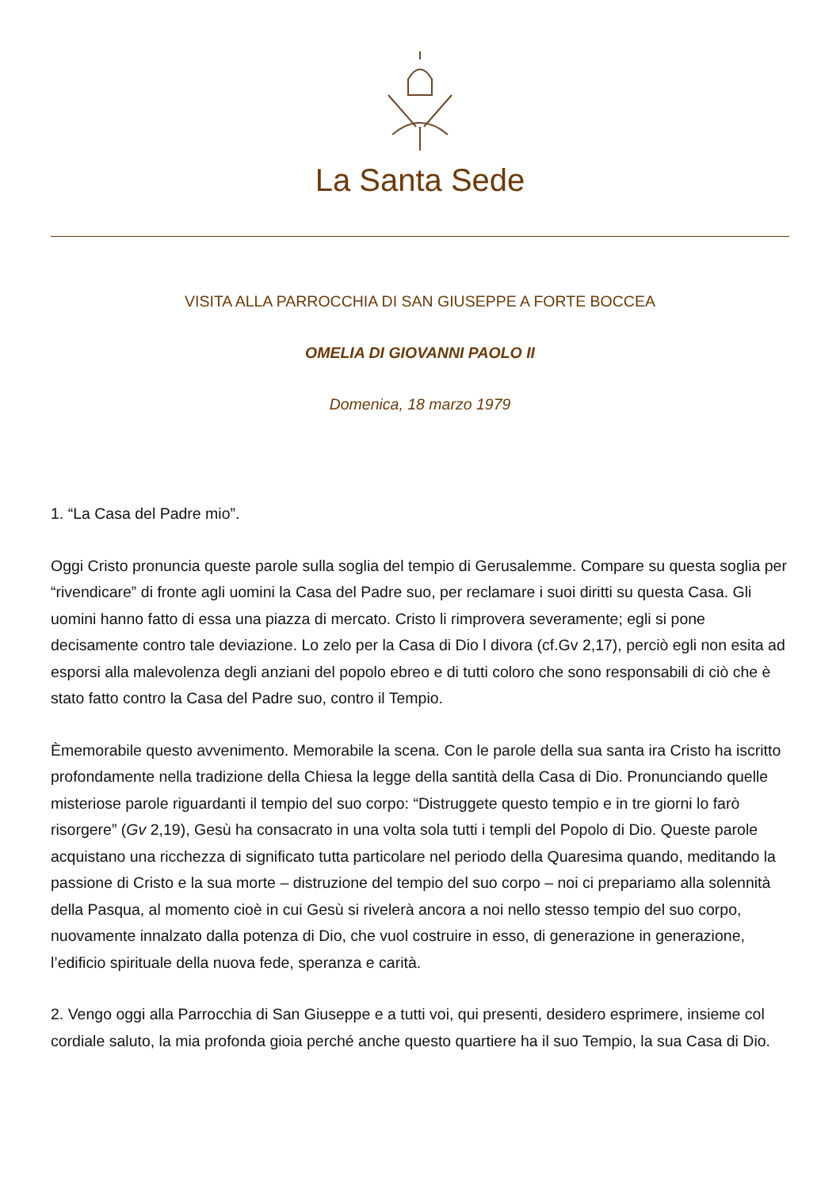La Santa Sede
VISITA ALLA PARROCCHIA DI SAN GIUSEPPE A FORTE BOCCEA
OMELIA DI GIOVANNI PAOLO II
Domenica, 18 marzo 1979
1. “La Casa del Padre mio”.
Oggi Cristo pronuncia queste parole sulla soglia del tempio di Gerusalemme. Compare su questa soglia per “rivendicare” di fronte agli uomini la Casa del Padre suo, per reclamare i suoi diritti su questa Casa. Gli uomini hanno fatto di essa una piazza di mercato. Cristo li rimprovera severamente; egli si pone decisamente contro tale deviazione. Lo zelo per la Casa di Dio l divora (cf.Gv 2,17), perciò egli non esita ad esporsi alla malevolenza degli anziani del popolo ebreo e di tutti coloro che sono responsabili di ciò che è stato fatto contro la Casa del Padre suo, contro il Tempio.
Èmemorabile questo avvenimento. Memorabile la scena. Con le parole della sua santa ira Cristo ha iscritto profondamente nella tradizione della Chiesa la legge della santità della Casa di Dio. Pronunciando quelle misteriose parole riguardanti il tempio del suo corpo: “Distruggete questo tempio e in tre giorni lo farò risorgere” (Gv 2,19), Gesù ha consacrato in una volta sola tutti i templi del Popolo di Dio. Queste parole acquistano una ricchezza di significato tutta particolare nel periodo della Quaresima quando, meditando la passione di Cristo e la sua morte – distruzione del tempio del suo corpo – noi ci prepariamo alla solennità della Pasqua, al momento cioè in cui Gesù si rivelerà ancora a noi nello stesso tempio del suo corpo, nuovamente innalzato dalla potenza di Dio, che vuol costruire in esso, di generazione in generazione, l’edificio spirituale della nuova fede, speranza e carità.
2. Vengo oggi alla Parrocchia di San Giuseppe e a tutti voi, qui presenti, desidero esprimere, insieme col cordiale saluto, la mia profonda gioia perché anche questo quartiere ha il suo Tempio, la sua Casa di Dio.